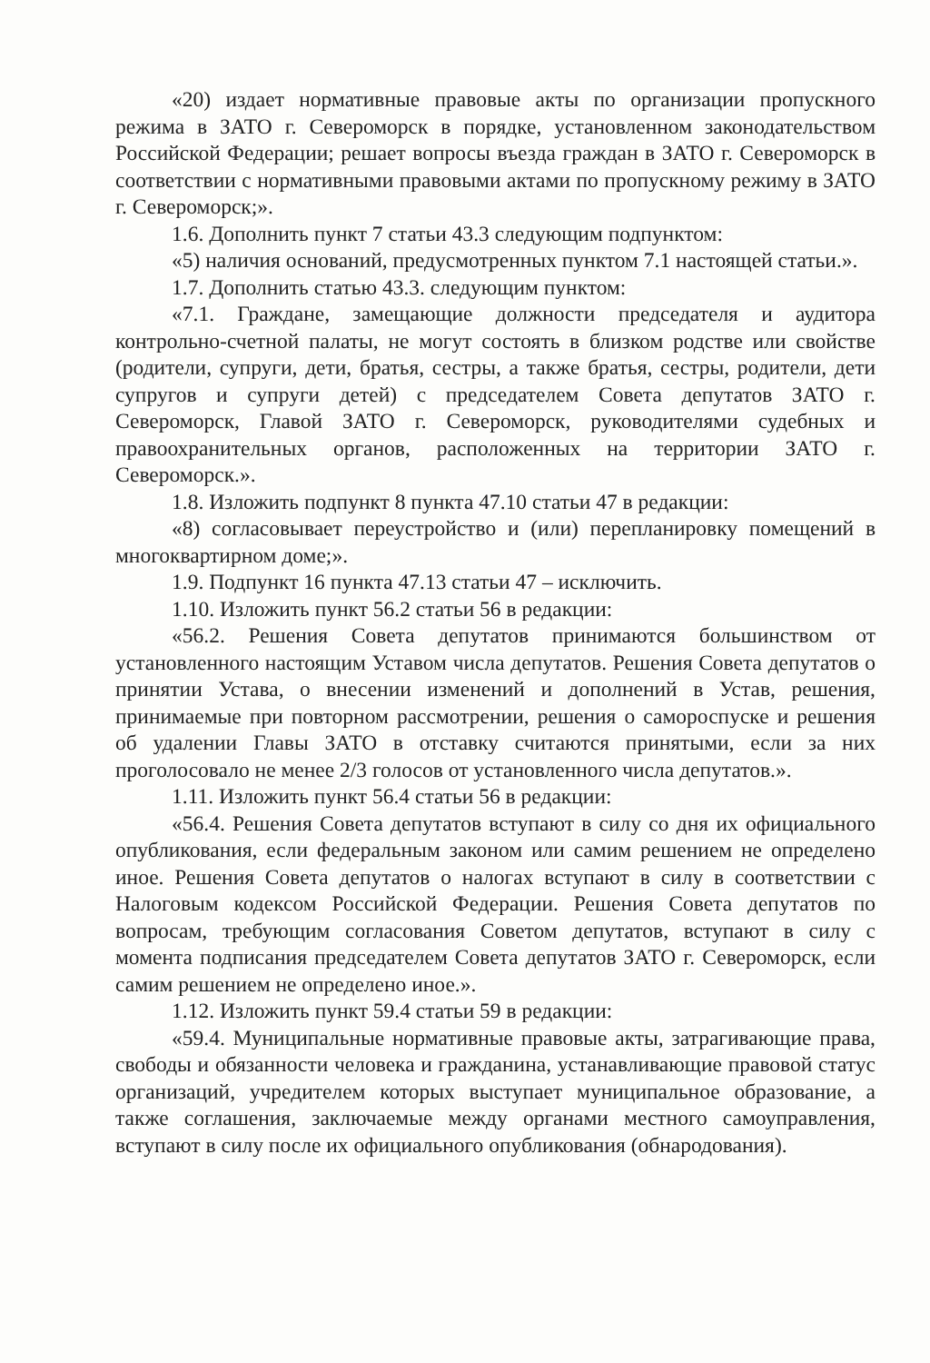«20) издает нормативные правовые акты по организации пропускного режима в ЗАТО г. Североморск в порядке, установленном законодательством Российской Федерации; решает вопросы въезда граждан в ЗАТО г. Североморск в соответствии с нормативными правовыми актами по пропускному режиму в ЗАТО г. Североморск;».
1.6. Дополнить пункт 7 статьи 43.3 следующим подпунктом:
«5) наличия оснований, предусмотренных пунктом 7.1 настоящей статьи.».
1.7. Дополнить статью 43.3. следующим пунктом:
«7.1. Граждане, замещающие должности председателя и аудитора контрольно-счетной палаты, не могут состоять в близком родстве или свойстве (родители, супруги, дети, братья, сестры, а также братья, сестры, родители, дети супругов и супруги детей) с председателем Совета депутатов ЗАТО г. Североморск, Главой ЗАТО г. Североморск, руководителями судебных и правоохранительных органов, расположенных на территории ЗАТО г. Североморск.».
1.8. Изложить подпункт 8 пункта 47.10 статьи 47 в редакции:
«8) согласовывает переустройство и (или) перепланировку помещений в многоквартирном доме;».
1.9. Подпункт 16 пункта 47.13 статьи 47 – исключить.
1.10. Изложить пункт 56.2 статьи 56 в редакции:
«56.2. Решения Совета депутатов принимаются большинством от установленного настоящим Уставом числа депутатов. Решения Совета депутатов о принятии Устава, о внесении изменений и дополнений в Устав, решения, принимаемые при повторном рассмотрении, решения о самороспуске и решения об удалении Главы ЗАТО в отставку считаются принятыми, если за них проголосовало не менее 2/3 голосов от установленного числа депутатов.».
1.11. Изложить пункт 56.4 статьи 56 в редакции:
«56.4. Решения Совета депутатов вступают в силу со дня их официального опубликования, если федеральным законом или самим решением не определено иное. Решения Совета депутатов о налогах вступают в силу в соответствии с Налоговым кодексом Российской Федерации. Решения Совета депутатов по вопросам, требующим согласования Советом депутатов, вступают в силу с момента подписания председателем Совета депутатов ЗАТО г. Североморск, если самим решением не определено иное.».
1.12. Изложить пункт 59.4 статьи 59 в редакции:
«59.4. Муниципальные нормативные правовые акты, затрагивающие права, свободы и обязанности человека и гражданина, устанавливающие правовой статус организаций, учредителем которых выступает муниципальное образование, а также соглашения, заключаемые между органами местного самоуправления, вступают в силу после их официального опубликования (обнародования).